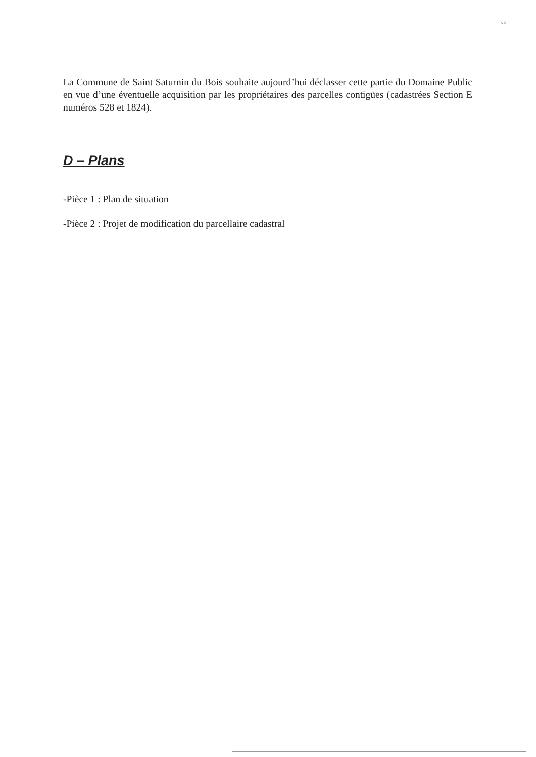ʌ 3
La Commune de Saint Saturnin du Bois souhaite aujourd’hui déclasser cette partie du Domaine Public en vue d’une éventuelle acquisition par les propriétaires des parcelles contigües (cadastrées Section E numéros 528 et 1824).
D – Plans
-Pièce 1 : Plan de situation
-Pièce 2 : Projet de modification du parcellaire cadastral